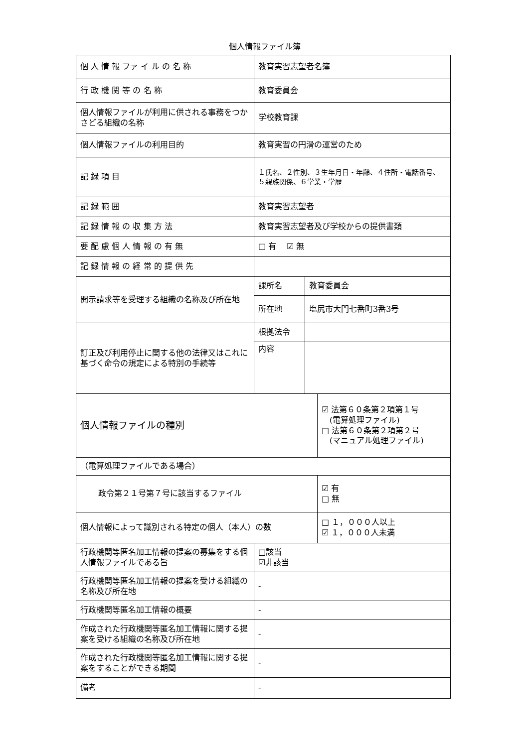個人情報ファイル簿
| 個 人 情 報 ファ イ ル の 名 称 | 教育実習志望者名簿 | | |
| 行 政 機 関 等 の 名 称 | 教育委員会 | | |
| 個人情報ファイルが利用に供される事務をつかさどる組織の名称 | 学校教育課 | | |
| 個人情報ファイルの利用目的 | 教育実習の円滑の運営のため | | |
| 記 録 項 目 | １氏名、２性別、３生年月日・年齢、４住所・電話番号、５親族関係、６学業・学歴 | | |
| 記 録 範 囲 | 教育実習志望者 | | |
| 記 録 情 報 の 収 集 方 法 | 教育実習志望者及び学校からの提供書類 | | |
| 要 配 慮 個 人 情 報 の 有 無 | □ 有 ☑ 無 | | |
| 記 録 情 報 の 経 常 的 提 供 先 | | | |
| 開示請求等を受理する組織の名称及び所在地 | 課所名 | 教育委員会 | |
| | 所在地 | 塩尻市大門七番町3番3号 | |
| 訂正及び利用停止に関する他の法律又はこれに基づく命令の規定による特別の手続等 | 根拠法令 | | |
| | 内容 | | |
| 個人情報ファイルの種別 | | | ☑ 法第６０条第２項第１号 (電算処理ファイル) □ 法第６０条第２項第２号 (マニュアル処理ファイル) |
| （電算処理ファイルである場合） | | | |
| 政令第２１号第７号に該当するファイル | | | ☑ 有 □ 無 |
| 個人情報によって識別される特定の個人（本人）の数 | | | □ １，０００人以上 ☑ １，０００人未満 |
| 行政機関等匿名加工情報の提案の募集をする個人情報ファイルである旨 | □該当 ☑非該当 | | |
| 行政機関等匿名加工情報の提案を受ける組織の名称及び所在地 | - | | |
| 行政機関等匿名加工情報の概要 | - | | |
| 作成された行政機関等匿名加工情報に関する提案を受ける組織の名称及び所在地 | - | | |
| 作成された行政機関等匿名加工情報に関する提案をすることができる期間 | - | | |
| 備考 | - | | |